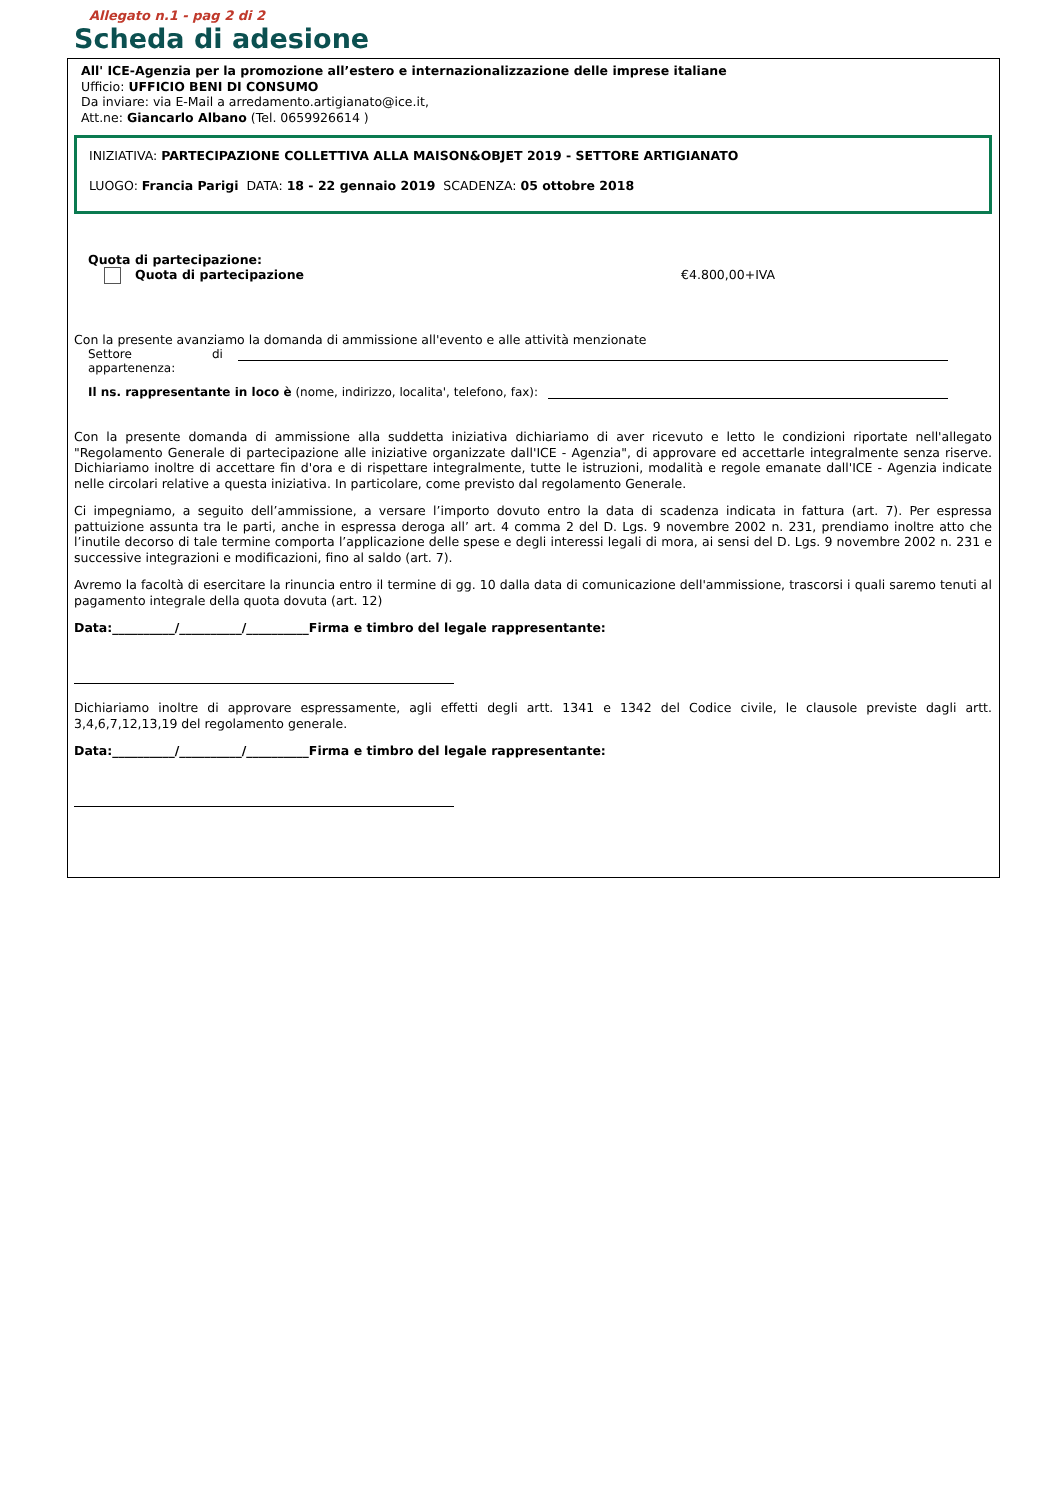Allegato n.1 - pag 2 di 2
Scheda di adesione
All' ICE-Agenzia per la promozione all’estero e internazionalizzazione delle imprese italiane
Ufficio: UFFICIO BENI DI CONSUMO
Da inviare: via E-Mail a arredamento.artigianato@ice.it,
Att.ne: Giancarlo Albano (Tel. 0659926614 )
INIZIATIVA: PARTECIPAZIONE COLLETTIVA ALLA MAISON&OBJET 2019 - SETTORE ARTIGIANATO
LUOGO: Francia Parigi DATA: 18 - 22 gennaio 2019 SCADENZA: 05 ottobre 2018
Quota di partecipazione:
Quota di partecipazione €4.800,00+IVA
Con la presente avanziamo la domanda di ammissione all'evento e alle attività menzionate
Settore di
appartenenza:
Il ns. rappresentante in loco è (nome, indirizzo, localita', telefono, fax):
Con la presente domanda di ammissione alla suddetta iniziativa dichiariamo di aver ricevuto e letto le condizioni riportate nell'allegato "Regolamento Generale di partecipazione alle iniziative organizzate dall'ICE - Agenzia", di approvare ed accettarle integralmente senza riserve. Dichiariamo inoltre di accettare fin d'ora e di rispettare integralmente, tutte le istruzioni, modalità e regole emanate dall'ICE - Agenzia indicate nelle circolari relative a questa iniziativa. In particolare, come previsto dal regolamento Generale.
Ci impegniamo, a seguito dell’ammissione, a versare l’importo dovuto entro la data di scadenza indicata in fattura (art. 7). Per espressa pattuizione assunta tra le parti, anche in espressa deroga all’ art. 4 comma 2 del D. Lgs. 9 novembre 2002 n. 231, prendiamo inoltre atto che l’inutile decorso di tale termine comporta l’applicazione delle spese e degli interessi legali di mora, ai sensi del D. Lgs. 9 novembre 2002 n. 231 e successive integrazioni e modificazioni, fino al saldo (art. 7).
Avremo la facoltà di esercitare la rinuncia entro il termine di gg. 10 dalla data di comunicazione dell'ammissione, trascorsi i quali saremo tenuti al pagamento integrale della quota dovuta (art. 12)
Data:__________/__________/__________Firma e timbro del legale rappresentante:
Dichiariamo inoltre di approvare espressamente, agli effetti degli artt. 1341 e 1342 del Codice civile, le clausole previste dagli artt. 3,4,6,7,12,13,19 del regolamento generale.
Data:__________/__________/__________Firma e timbro del legale rappresentante: